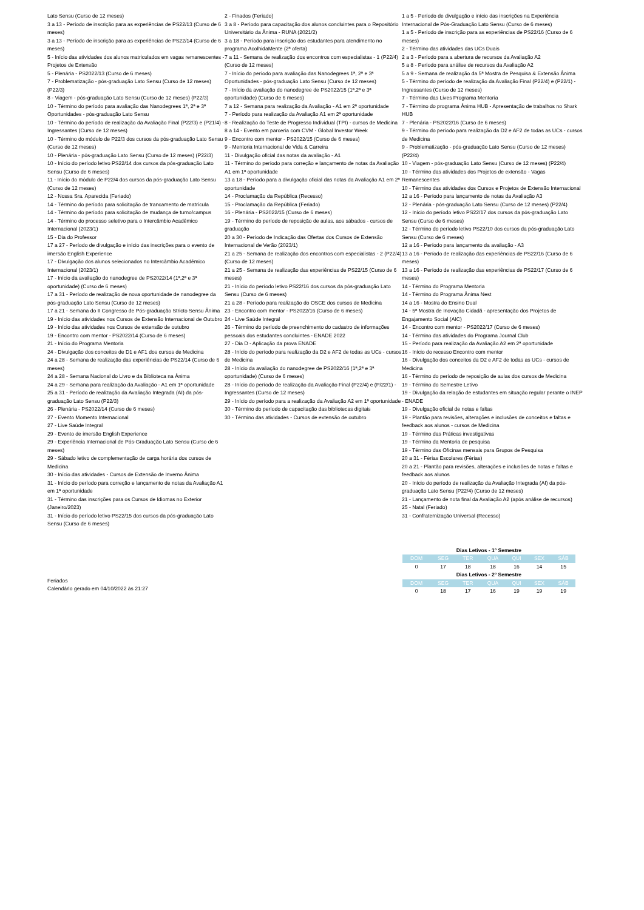Lato Sensu (Curso de 12 meses)
3 a 13 - Período de inscrição para as experiências de PS22/13 (Curso de 6 meses)
3 a 13 - Período de inscrição para as experiências de PS22/14 (Curso de 6 meses)
5 - Início das atividades dos alunos matriculados em vagas remanescentes - Projetos de Extensão
5 - Plenária - PS2022/13 (Curso de 6 meses)
7 - Problematização - pós-graduação Lato Sensu (Curso de 12 meses) (P22/3)
8 - Viagem - pós-graduação Lato Sensu (Curso de 12 meses) (P22/3)
10 - Término do período para avaliação das Nanodegrees 1ª, 2ª e 3ª Oportunidades - pós-graduação Lato Sensu
10 - Término do período de realização da Avaliação Final (P22/3) e (P21/4) - Ingressantes (Curso de 12 meses)
10 - Término do módulo de P22/3 dos cursos da pós-graduação Lato Sensu (Curso de 12 meses)
10 - Plenária - pós-graduação Lato Sensu (Curso de 12 meses) (P22/3)
10 - Início do período letivo PS22/14 dos cursos da pós-graduação Lato Sensu (Curso de 6 meses)
11 - Início do módulo de P22/4 dos cursos da pós-graduação Lato Sensu (Curso de 12 meses)
12 - Nossa Sra. Aparecida (Feriado)
14 - Término do período para solicitação de trancamento de matrícula
14 - Término do período para solicitação de mudança de turno/campus
14 - Término do processo seletivo para o Intercâmbio Acadêmico Internacional (2023/1)
15 - Dia do Professor
17 a 27 - Período de divulgação e início das inscrições para o evento de imersão English Experience
17 - Divulgação dos alunos selecionados no Intercâmbio Acadêmico Internacional (2023/1)
17 - Início da avaliação do nanodegree de PS2022/14 (1ª,2ª e 3ª oportunidade) (Curso de 6 meses)
17 a 31 - Período de realização de nova oportunidade de nanodegree da pós-graduação Lato Sensu (Curso de 12 meses)
17 a 21 - Semana do II Congresso de Pós-graduação Stricto Sensu Ânima
19 - Início das atividades nos Cursos de Extensão Internacional de Outubro
19 - Início das atividades nos Cursos de extensão de outubro
19 - Encontro com mentor - PS2022/14 (Curso de 6 meses)
21 - Início do Programa Mentoria
24 - Divulgação dos conceitos de D1 e AF1 dos cursos de Medicina
24 a 28 - Semana de realização das experiências de PS22/14 (Curso de 6 meses)
24 a 28 - Semana Nacional do Livro e da Biblioteca na Ânima
24 a 29 - Semana para realização da Avaliação - A1 em 1ª oportunidade
25 a 31 - Período de realização da Avaliação Integrada (AI) da pós-graduação Lato Sensu (P22/3)
26 - Plenária - PS2022/14 (Curso de 6 meses)
27 - Evento Momento Internacional
27 - Live Saúde Integral
29 - Evento de imersão English Experience
29 - Experiência Internacional de Pós-Graduação Lato Sensu (Curso de 6 meses)
29 - Sábado letivo de complementação de carga horária dos cursos de Medicina
30 - Início das atividades - Cursos de Extensão de Inverno Ânima
31 - Início do período para correção e lançamento de notas da Avaliação A1 em 1ª oportunidade
31 - Término das inscrições para os Cursos de Idiomas no Exterior (Janeiro/2023)
31 - Início do período letivo PS22/15 dos cursos da pós-graduação Lato Sensu (Curso de 6 meses)
2 - Finados (Feriado)
3 a 8 - Período para capacitação dos alunos concluintes para o Repositório Universitário da Ânima - RUNA (2021/2)
3 a 18 - Período para inscrição dos estudantes para atendimento no programa AcolhidaMente (2ª oferta)
7 a 11 - Semana de realização dos encontros com especialistas - 1 (P22/4) (Curso de 12 meses)
7 - Início do período para avaliação das Nanodegrees 1ª, 2ª e 3ª Oportunidades - pós-graduação Lato Sensu (Curso de 12 meses)
7 - Início da avaliação do nanodegree de PS2022/15 (1ª,2ª e 3ª oportunidade) (Curso de 6 meses)
7 a 12 - Semana para realização da Avaliação - A1 em 2ª oportunidade
7 - Período para realização da Avaliação A1 em 2ª oportunidade
8 - Realização do Teste de Progresso Individual (TPI) - cursos de Medicina
8 a 14 - Evento em parceria com CVM - Global Investor Week
9 - Encontro com mentor - PS2022/15 (Curso de 6 meses)
9 - Mentoria Internacional de Vida & Carreira
11 - Divulgação oficial das notas da avaliação - A1
11 - Término do período para correção e lançamento de notas da Avaliação A1 em 1ª oportunidade
13 a 18 - Período para a divulgação oficial das notas da Avaliação A1 em 2ª oportunidade
14 - Proclamação da República (Recesso)
15 - Proclamação da República (Feriado)
16 - Plenária - PS2022/15 (Curso de 6 meses)
19 - Término do período de reposição de aulas, aos sábados - cursos de graduação
20 a 30 - Período de Indicação das Ofertas dos Cursos de Extensão Internacional de Verão (2023/1)
21 a 25 - Semana de realização dos encontros com especialistas - 2 (P22/4) (Curso de 12 meses)
21 a 25 - Semana de realização das experiências de PS22/15 (Curso de 6 meses)
21 - Início do período letivo PS22/16 dos cursos da pós-graduação Lato Sensu (Curso de 6 meses)
21 a 28 - Período para realização do OSCE dos cursos de Medicina
23 - Encontro com mentor - PS2022/16 (Curso de 6 meses)
24 - Live Saúde Integral
26 - Término do período de preenchimento do cadastro de informações pessoais dos estudantes concluintes - ENADE 2022
27 - Dia D - Aplicação da prova ENADE
28 - Início do período para realização da D2 e AF2 de todas as UCs - cursos de Medicina
28 - Início da avaliação do nanodegree de PS2022/16 (1ª,2ª e 3ª oportunidade) (Curso de 6 meses)
28 - Início do período de realização da Avaliação Final (P22/4) e (P/22/1) - Ingressantes (Curso de 12 meses)
29 - Início do período para a realização da Avaliação A2 em 1ª oportunidade
30 - Término do período de capacitação das bibliotecas digitais
30 - Término das atividades - Cursos de extensão de outubro
1 a 5 - Período de divulgação e início das inscrições na Experiência Internacional de Pós-Graduação Lato Sensu (Curso de 6 meses)
1 a 5 - Período de inscrição para as experiências de PS22/16 (Curso de 6 meses)
2 - Término das atividades das UCs Duais
2 a 3 - Período para a abertura de recursos da Avaliação A2
5 a 8 - Período para análise de recursos da Avaliação A2
5 a 9 - Semana de realização da 5ª Mostra de Pesquisa & Extensão Ânima
5 - Término do período de realização da Avaliação Final (P22/4) e (P22/1) - Ingressantes (Curso de 12 meses)
7 - Término das Lives Programa Mentoria
7 - Término do programa Ânima HUB - Apresentação de trabalhos no Shark HUB
7 - Plenária - PS2022/16 (Curso de 6 meses)
9 - Término do período para realização da D2 e AF2 de todas as UCs - cursos de Medicina
9 - Problematização - pós-graduação Lato Sensu (Curso de 12 meses) (P22/4)
10 - Viagem - pós-graduação Lato Sensu (Curso de 12 meses) (P22/4)
10 - Término das atividades dos Projetos de extensão - Vagas Remanescentes
10 - Término das atividades dos Cursos e Projetos de Extensão Internacional
12 a 16 - Período para lançamento de notas da Avaliação A3
12 - Plenária - pós-graduação Lato Sensu (Curso de 12 meses) (P22/4)
12 - Início do período letivo PS22/17 dos cursos da pós-graduação Lato Sensu (Curso de 6 meses)
12 - Término do período letivo PS22/10 dos cursos da pós-graduação Lato Sensu (Curso de 6 meses)
12 a 16 - Período para lançamento da avaliação - A3
13 a 16 - Período de realização das experiências de PS22/16 (Curso de 6 meses)
13 a 16 - Período de realização das experiências de PS22/17 (Curso de 6 meses)
14 - Término do Programa Mentoria
14 - Término do Programa Ânima Nest
14 a 16 - Mostra do Ensino Dual
14 - 5ª Mostra de Inovação Cidadã - apresentação dos Projetos de Engajamento Social (AIC)
14 - Encontro com mentor - PS2022/17 (Curso de 6 meses)
14 - Término das atividades do Programa Journal Club
15 - Período para realização da Avaliação A2 em 2ª oportunidade
16 - Início do recesso Encontro com mentor
16 - Divulgação dos conceitos da D2 e AF2 de todas as UCs - cursos de Medicina
16 - Término do período de reposição de aulas dos cursos de Medicina
19 - Término do Semestre Letivo
19 - Divulgação da relação de estudantes em situação regular perante o INEP - ENADE
19 - Divulgação oficial de notas e faltas
19 - Plantão para revisões, alterações e inclusões de conceitos e faltas e feedback aos alunos - cursos de Medicina
19 - Término das Práticas investigativas
19 - Término da Mentoria de pesquisa
19 - Término das Oficinas mensais para Grupos de Pesquisa
20 a 31 - Férias Escolares (Férias)
20 a 21 - Plantão para revisões, alterações e inclusões de notas e faltas e feedback aos alunos
20 - Início do período de realização da Avaliação Integrada (AI) da pós-graduação Lato Sensu (P22/4) (Curso de 12 meses)
21 - Lançamento de nota final da Avaliação A2 (após análise de recursos)
25 - Natal (Feriado)
31 - Confraternização Universal (Recesso)
Feriados
Calendário gerado em 04/10/2022 às 21:27
| Dias Letivos - 1º Semestre | | | | | | |
| --- | --- | --- | --- | --- | --- | --- |
| DOM | SEG | TER | QUA | QUI | SEX | SÁB |
| 0 | 17 | 18 | 18 | 16 | 14 | 15 |
| Dias Letivos - 2º Semestre | | | | | | |
| DOM | SEG | TER | QUA | QUI | SEX | SÁB |
| 0 | 18 | 17 | 16 | 19 | 19 | 19 |